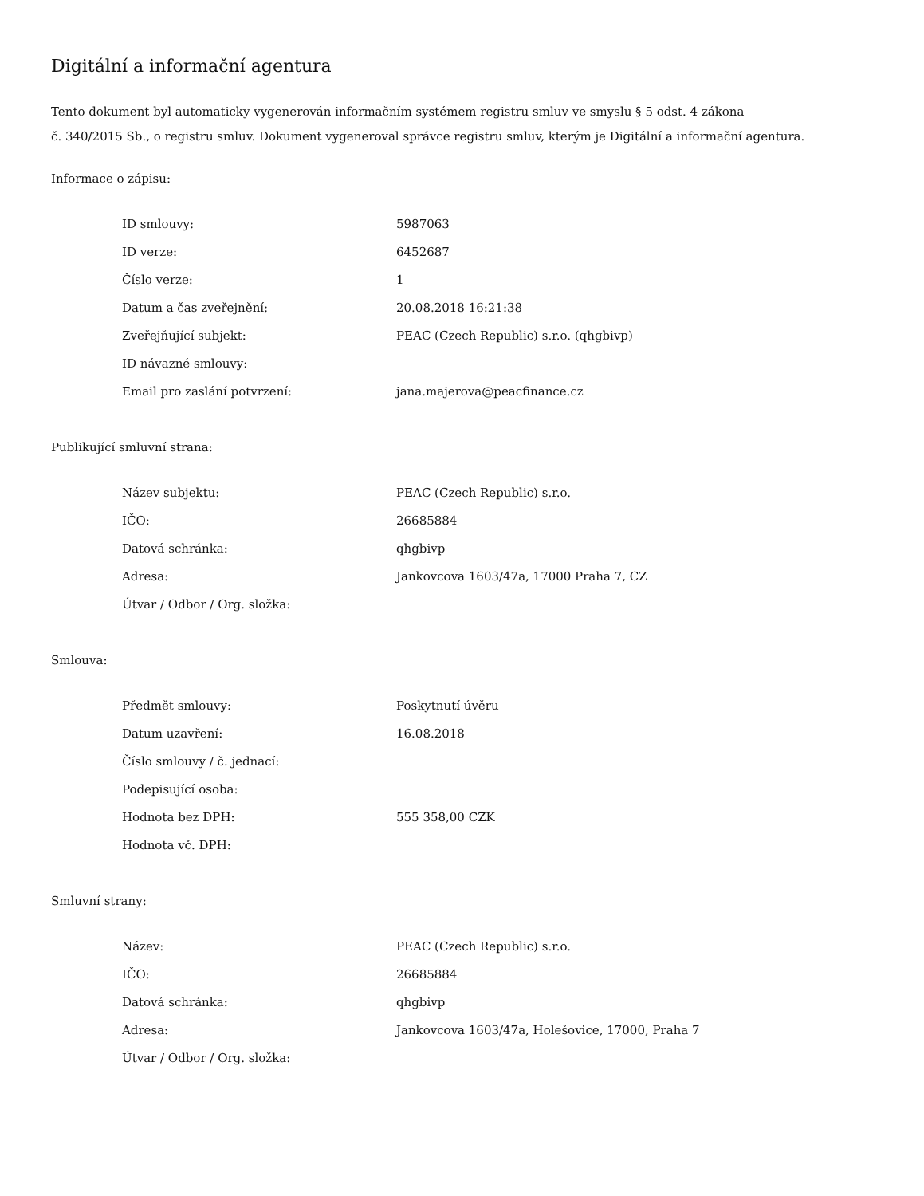Digitální a informační agentura
Tento dokument byl automaticky vygenerován informačním systémem registru smluv ve smyslu § 5 odst. 4 zákona
č. 340/2015 Sb., o registru smluv. Dokument vygeneroval správce registru smluv, kterým je Digitální a informační agentura.
Informace o zápisu:
| ID smlouvy: | 5987063 |
| ID verze: | 6452687 |
| Číslo verze: | 1 |
| Datum a čas zveřejnění: | 20.08.2018 16:21:38 |
| Zveřejňující subjekt: | PEAC (Czech Republic) s.r.o. (qhgbivp) |
| ID návazné smlouvy: | |
| Email pro zaslání potvrzení: | jana.majerova@peacfinance.cz |
Publikující smluvní strana:
| Název subjektu: | PEAC (Czech Republic) s.r.o. |
| IČO: | 26685884 |
| Datová schránka: | qhgbivp |
| Adresa: | Jankovcova 1603/47a, 17000 Praha 7, CZ |
| Útvar / Odbor / Org. složka: | |
Smlouva:
| Předmět smlouvy: | Poskytnutí úvěru |
| Datum uzavření: | 16.08.2018 |
| Číslo smlouvy / č. jednací: | |
| Podepisující osoba: | |
| Hodnota bez DPH: | 555 358,00 CZK |
| Hodnota vč. DPH: | |
Smluvní strany:
| Název: | PEAC (Czech Republic) s.r.o. |
| IČO: | 26685884 |
| Datová schránka: | qhgbivp |
| Adresa: | Jankovcova 1603/47a, Holešovice, 17000, Praha 7 |
| Útvar / Odbor / Org. složka: | |